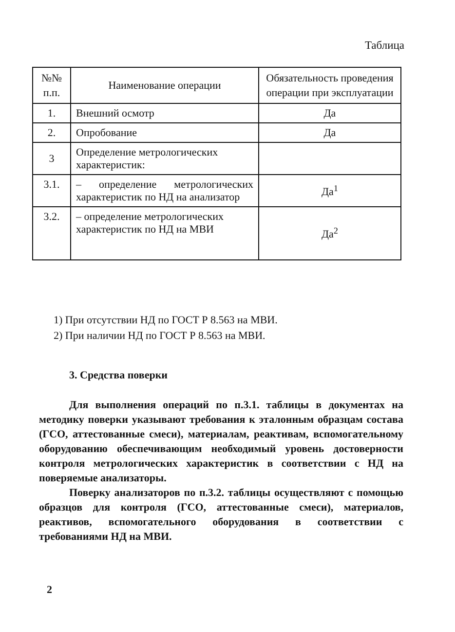Таблица
| №№ п.п. | Наименование операции | Обязательность проведения операции при эксплуатации |
| --- | --- | --- |
| 1. | Внешний осмотр | Да |
| 2. | Опробование | Да |
| 3 | Определение метрологических характеристик: | |
| 3.1. | – определение метрологических характеристик по НД на анализатор | Да<sup>1</sup> |
| 3.2. | – определение метрологических характеристик по НД на МВИ | Да<sup>2</sup> |
1) При отсутствии НД по ГОСТ Р 8.563 на МВИ.
2) При наличии НД по ГОСТ Р 8.563 на МВИ.
3. Средства поверки
Для выполнения операций по п.3.1. таблицы в документах на методику поверки указывают требования к эталонным образцам состава (ГСО, аттестованные смеси), материалам, реактивам, вспомогательному оборудованию обеспечивающим необходимый уровень достоверности контроля метрологических характеристик в соответствии с НД на поверяемые анализаторы.
Поверку анализаторов по п.3.2. таблицы осуществляют с помощью образцов для контроля (ГСО, аттестованные смеси), материалов, реактивов, вспомогательного оборудования в соответствии с требованиями НД на МВИ.
2